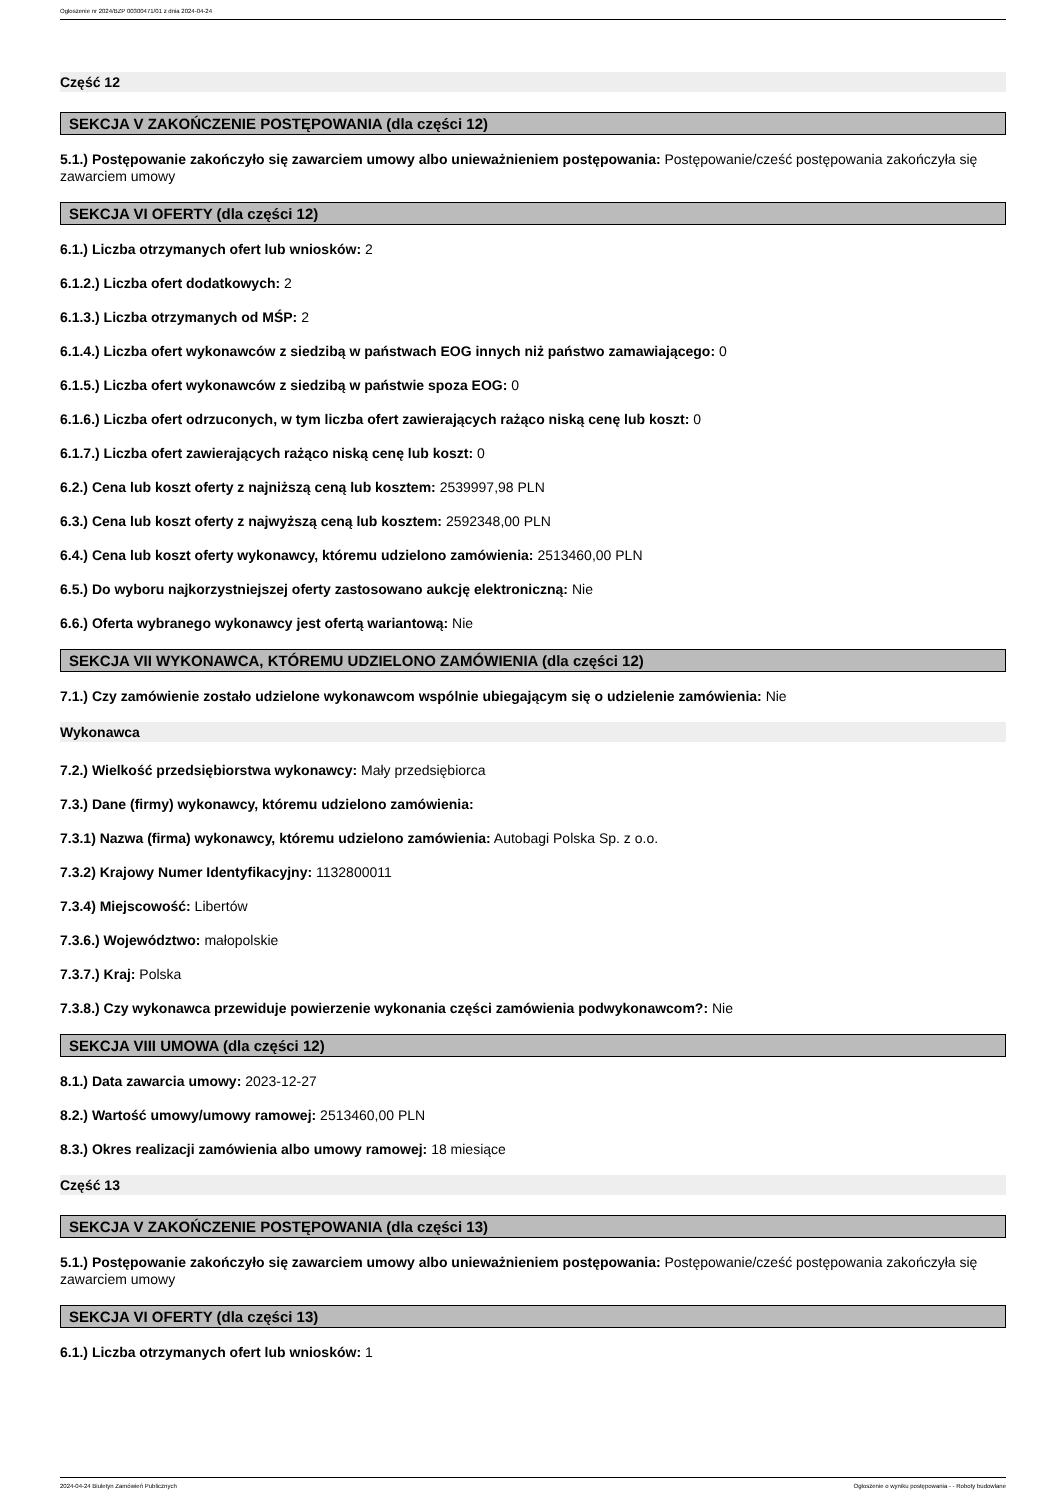Ogłoszenie nr 2024/BZP 00300471/01 z dnia 2024-04-24
Część 12
SEKCJA V ZAKOŃCZENIE POSTĘPOWANIA (dla części 12)
5.1.) Postępowanie zakończyło się zawarciem umowy albo unieważnieniem postępowania: Postępowanie/cześć postępowania zakończyła się zawarciem umowy
SEKCJA VI OFERTY (dla części 12)
6.1.) Liczba otrzymanych ofert lub wniosków: 2
6.1.2.) Liczba ofert dodatkowych: 2
6.1.3.) Liczba otrzymanych od MŚP: 2
6.1.4.) Liczba ofert wykonawców z siedzibą w państwach EOG innych niż państwo zamawiającego: 0
6.1.5.) Liczba ofert wykonawców z siedzibą w państwie spoza EOG: 0
6.1.6.) Liczba ofert odrzuconych, w tym liczba ofert zawierających rażąco niską cenę lub koszt: 0
6.1.7.) Liczba ofert zawierających rażąco niską cenę lub koszt: 0
6.2.) Cena lub koszt oferty z najniższą ceną lub kosztem: 2539997,98 PLN
6.3.) Cena lub koszt oferty z najwyższą ceną lub kosztem: 2592348,00 PLN
6.4.) Cena lub koszt oferty wykonawcy, któremu udzielono zamówienia: 2513460,00 PLN
6.5.) Do wyboru najkorzystniejszej oferty zastosowano aukcję elektroniczną: Nie
6.6.) Oferta wybranego wykonawcy jest ofertą wariantową: Nie
SEKCJA VII WYKONAWCA, KTÓREMU UDZIELONO ZAMÓWIENIA (dla części 12)
7.1.) Czy zamówienie zostało udzielone wykonawcom wspólnie ubiegającym się o udzielenie zamówienia: Nie
Wykonawca
7.2.) Wielkość przedsiębiorstwa wykonawcy: Mały przedsiębiorca
7.3.) Dane (firmy) wykonawcy, któremu udzielono zamówienia:
7.3.1) Nazwa (firma) wykonawcy, któremu udzielono zamówienia: Autobagi Polska Sp. z o.o.
7.3.2) Krajowy Numer Identyfikacyjny: 1132800011
7.3.4) Miejscowość: Libertów
7.3.6.) Województwo: małopolskie
7.3.7.) Kraj: Polska
7.3.8.) Czy wykonawca przewiduje powierzenie wykonania części zamówienia podwykonawcom?: Nie
SEKCJA VIII UMOWA (dla części 12)
8.1.) Data zawarcia umowy: 2023-12-27
8.2.) Wartość umowy/umowy ramowej: 2513460,00 PLN
8.3.) Okres realizacji zamówienia albo umowy ramowej: 18 miesiące
Część 13
SEKCJA V ZAKOŃCZENIE POSTĘPOWANIA (dla części 13)
5.1.) Postępowanie zakończyło się zawarciem umowy albo unieważnieniem postępowania: Postępowanie/cześć postępowania zakończyła się zawarciem umowy
SEKCJA VI OFERTY (dla części 13)
6.1.) Liczba otrzymanych ofert lub wniosków: 1
2024-04-24 Biuletyn Zamówień Publicznych Ogłoszenie o wyniku postępowania - - Roboty budowlane